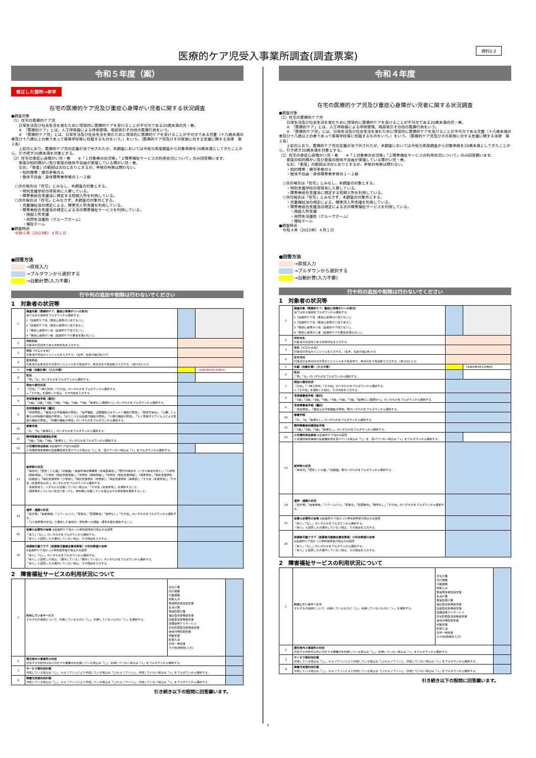資料2-2
医療的ケア児受入事業所調査(調査票案)
令和５年度（案）
修正した箇所→赤字
在宅の医療的ケア児及び重症心身障がい児者に関する状況調査
●調査対象 （1）在宅の医療的ケア児 　　日常生活及び社会生活を営むために恒常的に医療的ケアを受けることが不可欠である20歳未満の児・者。 　　※　「医療的ケア」とは、人工呼吸器による呼吸管理、喀痰吸引その他の医療行為をいう。 　　※　「医療的ケア児」とは、日常生活及び社会生活を営むために恒常的に医療的ケアを受けることが不可欠である児童（十八歳未満の者及び十八歳以上の者であって高等学校等に在籍するものをいう。）をいう。（医療的ケア児及びその家族に対する支援に関する法律　第２条） 　　上記のとおり、医療的ケア児の定義が法で示されたが、本調査においては令和元年度調査から対象年齢を20歳未満としてきたことから、引き続き20歳未満を対象とする。 （2）在宅の重症心身障がい児・者　　※「１対象者の状況等」「２障害福祉サービスの利用状況について」のみ回答願います。 　　重度の知的障がい及び重度の肢体不自由が重複している障がい児・者。 　　なお、「重度」の範囲は次のとおりとするが、手帳の有無は問わない。 　　・知的障害：療育手帳のＡ 　　・肢体不自由：身体障害者手帳の１～２級 　○次の場合は「在宅」とみなし、本調査の対象とする。 　　・特別支援学校の寄宿舎に入寮している。 　　・障害者総合支援法に規定する短期入所を利用している。 　○次の場合は「在宅」とみなさず、本調査の対象外とする。 　　・児童福祉法の規定による、障害児入所支援を利用している。 　　・障害者総合支援法の規定による次の障害福祉サービスを利用している。 　　　・施設入所支援 　　　・共同生活援助（グループホーム） 　　　・福祉ホーム ●調査時点 　令和５年（2023年）４月１日
●回答方法
→直接入力
→プルダウンから選択する
→自動計算(入力不要)
行や列の追加や削除は行わないでください
1　対象者の状況等
| 1 | 調査対象（医療的ケア、重症心身障がいへの該当） 当てはまる項目をプルダウンから選択する。 1「医療的ケア児（重症心身障がい児でない）」 2「医療的ケア児（重症心身障がい児である）」 3「重症心身障がい児（医療的ケア児でない）」 4「重症心身障がい者（医療的ケアの要否を問わない）」 | | |
| 2 | 市町村名 対象児の居住地である市町村名を入力する。 | | |
| 3 | 氏名（イニシャル） 対象児の氏名のイニシャルを入力する。(名字、名前の順)(例:H.T) | | |
| 4 | 生年月日 対象児の生年月日の元号のイニシャルを半角英字で、年月日を半角英数で入力する。(例:H22.3.3) | | |
| 5 | 年齢（自動計算）（入力不要） | | （令和5年4月1日時点） |
| 6 | 性別 「男」「女」のいずれかをプルダウンから選択する。 | | |
| 7 | 現在の居住状況 「在宅」「一時入院中」「その他」のいずれかをプルダウンから選択する。 →「その他」を選択した場合、その内容を入力する。 | | |
| 8 | 身体障害者手帳（級別） 「1級」「2級」「3級」「4級」「5級」「6級」「7級」「取得なし(設問9へ)」のいずれかをプルダウンから選択する。 | | |
| 9 | 身体障害者手帳（種別） 「視覚障害」、「聴覚又は平衡機能の障害」、「音声機能、言語機能又はそしゃく機能の障害」、「肢体不自由」、「心臓、じん臓又は呼吸器の機能の障害」、「ぼうこう又は直腸の機能の障害」、「小腸の機能の障害」、「ヒト免疫不全ウイルスによる免疫の機能の障害」、「肝臓の機能の障害」のいずれかをプルダウンから選択する。 | | |
| 10 | 療育手帳 「A」「B」「取得なし」のいずれかをプルダウンから選択する。 | | |
| 11 | 精神障害者保健福祉手帳 「1級」「2級」「3級」「取得なし」のいずれかをプルダウンから選択する。 | | |
| 12 | 小児慢性特定疾病 ※医療的ケア児のみ回答 小児慢性特定疾病の医療費助成を受けている場合は「○」を、受けていない場合は「×」をプルダウンから選択する。 | | |
| 13 | 就学等の状況 「保育所」「認定こども園」「幼稚園」「家庭的保育事業等（地域型保育）」「認可外保育所（へきち保育所含む）」「小学校（通常学級）」「小学校（特別支援学級）」「中学校（通常学級）」「中学校（特別支援学級）」「高等学校」「特別支援学校（幼稚部）」「特別支援学校（小学部）」「特別支援学校（中学部）」「特別支援学校（高等部）」「その他（未就学児）」「その他（未就学児以外）」のいずれかをプルダウンから選択する。 ・未就学児で、いずれにも在籍していない場合は、「その他（未就学児）」を選択すること。 ・通学等をしていない状況であっても、学校等に在籍している場合はその学校等を選択すること。 | | |
| 14 | 通学・通園の状況 「徒歩等」「自家用車」「スクールバス」「寄宿舎」「訪問教育」「就学なし」「その他」のいずれかをプルダウンから選択する。 ・「13 就学等の状況」で選択した保育所・学校等への通園・通学手段を選択すること。 | | |
| 15 | 保育の必要性の有無 ※医療的ケア児かつ小学校就学前の場合のみ回答 「あり」「なし」のいずれかをプルダウンから選択する。 「あり」と回答したが通所していない場合、その理由を入力する。 | | |
| 16 | 放課後児童クラブ（放課後児童健全育成事業）の利用希望の有無 ※医療的ケア児かつ小学校就学後の場合のみ回答 「あり」「なし」のいずれかをプルダウンから選択する。 「あり」と回答した場合、「通所している」「通所していない」のいずれかをプルダウンから選択する。 「あり」と回答したが通所していない場合、その理由を入力する。 | | |
2　障害福祉サービスの利用状況について
| 1 | 利用しているサービス それぞれの項目について、利用しているものに「○」、利用していないものに「×」を選択する。 | 居宅介護 同行援護 行動援護 短期入所 重度障害者包括支援 生活介護 重度訪問介護 福祉型児童発達支援 医療型児童発達支援 放課後等デイサービス 居宅訪問型児童発達支援 保育所等訪問支援 移動支援 訪問入浴 日中一時支援 その他(詳細を入力) | |
| 2 | 居住地外の事業所の利用 居住する市町村以外に所在する事業所を利用している場合は「○」、利用していない場合は「×」をプルダウンから選択する。 | | |
| 3 | サービス等利用計画 作成している場合は「○」、セルフプランにより作成している場合は「○(セルフプラン)」、作成していない場合は「×」をプルダウンから選択する。 | | |
| 4 | 障害児支援利用計画 作成している場合は「○」、セルフプランにより作成している場合は「○(セルフプラン)」、作成していない場合は「×」をプルダウンから選択する。 | | |
引き続き以下の設問に回答願います。
令和４年度
在宅の医療的ケア児及び重症心身障がい児者に関する状況調査
●調査対象 （1）在宅の医療的ケア児 　　日常生活及び社会生活を営むために恒常的に医療的ケアを受けることが不可欠である20歳未満の児・者。 　　※　「医療的ケア」とは、人工呼吸器による呼吸管理、喀痰吸引その他の医療行為をいう。 　　※　「医療的ケア児」とは、日常生活及び社会生活を営むために恒常的に医療的ケアを受けることが不可欠である児童（十八歳未満の者及び十八歳以上の者であって高等学校等に在籍するものをいう。）をいう。（医療的ケア児及びその家族に対する支援に関する法律　第２条） 　　上記のとおり、医療的ケア児の定義が法で示されたが、本調査においては令和元年度調査から対象年齢を20歳未満としてきたことから、引き続き20歳未満を対象とする。 （2）在宅の重症心身障がい児・者　　※「１対象者の状況等」「２障害福祉サービスの利用状況について」のみ回答願います。 　　重度の知的障がい及び重度の肢体不自由が重複している障がい児・者。 　　なお、「重度」の範囲は次のとおりとするが、手帳の有無は問わない。 　　・知的障害：療育手帳のＡ 　　・肢体不自由：身体障害者手帳の１～２級 　○次の場合は「在宅」とみなし、本調査の対象とする。 　　・特別支援学校の寄宿舎に入寮している。 　　・障害者総合支援法に規定する短期入所を利用している。 　○次の場合は「在宅」とみなさず、本調査の対象外とする。 　　・児童福祉法の規定による、障害児入所支援を利用している。 　　・障害者総合支援法の規定による次の障害福祉サービスを利用している。 　　　・施設入所支援 　　　・共同生活援助（グループホーム） 　　　・福祉ホーム ●調査時点 　令和４年（2022年）４月１日
●回答方法
→直接入力
→プルダウンから選択する
→自動計算(入力不要)
行や列の追加や削除は行わないでください
1　対象者の状況等
| 1 | 調査対象（医療的ケア、重症心身障がいへの該当） 当てはまる項目をプルダウンから選択する。 1「医療的ケア児（重症心身障がい児でない）」 2「医療的ケア児（重症心身障がい児である）」 3「重症心身障がい児（医療的ケア児でない）」 4「重症心身障がい者（医療的ケアの要否を問わない）」 | | |
| 2 | 市町村名 対象児の居住地である市町村名を入力する。 | | |
| 3 | 氏名（イニシャル） 対象児の氏名のイニシャルを入力する。(名字、名前の順)(例:H.T) | | |
| 4 | 生年月日 対象児の生年月日の元号のイニシャルを半角英字で、年月日を半角英数で入力する。(例:H22.3.3) | | |
| 5 | 年齢（自動計算）（入力不要） | | （令和4年4月1日時点） |
| 6 | 性別 「男」「女」のいずれかをプルダウンから選択する。 | | |
| 7 | 現在の居住状況 「在宅」「一時入院中」「その他」のいずれかをプルダウンから選択する。 →「その他」を選択した場合、その内容を入力する。 | | |
| 8 | 身体障害者手帳（級別） 「1級」「2級」「3級」「4級」「5級」「6級」「7級」「取得なし(設問9へ)」のいずれかをプルダウンから選択する。 | | |
| 9 | 身体障害者手帳（種別） 「視覚障害」、「聴覚又は平衡機能の障害」等のいずれかをプルダウンから選択する。 | | |
| 10 | 療育手帳 「A」「B」「取得なし」のいずれかをプルダウンから選択する。 | | |
| 11 | 精神障害者保健福祉手帳 「1級」「2級」「3級」「取得なし」のいずれかをプルダウンから選択する。 | | |
| 12 | 小児慢性特定疾病 ※医療的ケア児のみ回答 小児慢性特定疾病の医療費助成を受けている場合は「○」を、受けていない場合は「×」をプルダウンから選択する。 | | |
| 13 | 就学等の状況 「保育所」「認定こども園」「幼稚園」等のいずれかをプルダウンから選択する。 | | |
| 14 | 通学・通園の状況 「徒歩等」「自家用車」「スクールバス」「寄宿舎」「訪問教育」「就学なし」「その他」のいずれかをプルダウンから選択する。 | | |
| 15 | 保育の必要性の有無 ※医療的ケア児かつ小学校就学前の場合のみ回答 「あり」「なし」のいずれかをプルダウンから選択する。 「あり」と回答したが通所していない場合、その理由を入力する。 | | |
| 16 | 放課後児童クラブ（放課後児童健全育成事業）の利用希望の有無 ※医療的ケア児かつ小学校就学後の場合のみ回答 「あり」「なし」のいずれかをプルダウンから選択する。 「あり」と回答したが通所していない場合、その理由を入力する。 | | |
2　障害福祉サービスの利用状況について
| 1 | 利用しているサービス それぞれの項目について、利用しているものに「○」、利用していないものに「×」を選択する。 | 居宅介護 同行援護 行動援護 短期入所 重度障害者包括支援 生活介護 重度訪問介護 福祉型児童発達支援 医療型児童発達支援 放課後等デイサービス 居宅訪問型児童発達支援 保育所等訪問支援 移動支援 訪問入浴 日中一時支援 その他(詳細を入力) | |
| 2 | 居住地外の事業所の利用 居住する市町村以外に所在する事業所を利用している場合は「○」、利用していない場合は「×」をプルダウンから選択する。 | | |
| 3 | サービス等利用計画 作成している場合は「○」、セルフプランにより作成している場合は「○(セルフプラン)」、作成していない場合は「×」をプルダウンから選択する。 | | |
| 4 | 障害児支援利用計画 作成している場合は「○」、セルフプランにより作成している場合は「○(セルフプラン)」、作成していない場合は「×」をプルダウンから選択する。 | | |
引き続き以下の設問に回答願います。
1